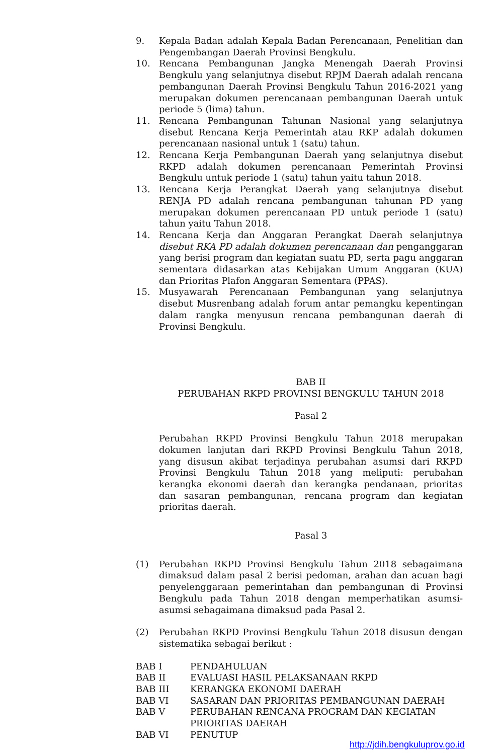9. Kepala Badan adalah Kepala Badan Perencanaan, Penelitian dan Pengembangan Daerah Provinsi Bengkulu.
10. Rencana Pembangunan Jangka Menengah Daerah Provinsi Bengkulu yang selanjutnya disebut RPJM Daerah adalah rencana pembangunan Daerah Provinsi Bengkulu Tahun 2016-2021 yang merupakan dokumen perencanaan pembangunan Daerah untuk periode 5 (lima) tahun.
11. Rencana Pembangunan Tahunan Nasional yang selanjutnya disebut Rencana Kerja Pemerintah atau RKP adalah dokumen perencanaan nasional untuk 1 (satu) tahun.
12. Rencana Kerja Pembangunan Daerah yang selanjutnya disebut RKPD adalah dokumen perencanaan Pemerintah Provinsi Bengkulu untuk periode 1 (satu) tahun yaitu tahun 2018.
13. Rencana Kerja Perangkat Daerah yang selanjutnya disebut RENJA PD adalah rencana pembangunan tahunan PD yang merupakan dokumen perencanaan PD untuk periode 1 (satu) tahun yaitu Tahun 2018.
14. Rencana Kerja dan Anggaran Perangkat Daerah selanjutnya disebut RKA PD adalah dokumen perencanaan dan penganggaran yang berisi program dan kegiatan suatu PD, serta pagu anggaran sementara didasarkan atas Kebijakan Umum Anggaran (KUA) dan Prioritas Plafon Anggaran Sementara (PPAS).
15. Musyawarah Perencanaan Pembangunan yang selanjutnya disebut Musrenbang adalah forum antar pemangku kepentingan dalam rangka menyusun rencana pembangunan daerah di Provinsi Bengkulu.
BAB II
PERUBAHAN RKPD PROVINSI BENGKULU TAHUN 2018
Pasal 2
Perubahan RKPD Provinsi Bengkulu Tahun 2018 merupakan dokumen lanjutan dari RKPD Provinsi Bengkulu Tahun 2018, yang disusun akibat terjadinya perubahan asumsi dari RKPD Provinsi Bengkulu Tahun 2018 yang meliputi: perubahan kerangka ekonomi daerah dan kerangka pendanaan, prioritas dan sasaran pembangunan, rencana program dan kegiatan prioritas daerah.
Pasal 3
(1) Perubahan RKPD Provinsi Bengkulu Tahun 2018 sebagaimana dimaksud dalam pasal 2 berisi pedoman, arahan dan acuan bagi penyelenggaraan pemerintahan dan pembangunan di Provinsi Bengkulu pada Tahun 2018 dengan memperhatikan asumsi-asumsi sebagaimana dimaksud pada Pasal 2.
(2) Perubahan RKPD Provinsi Bengkulu Tahun 2018 disusun dengan sistematika sebagai berikut :
BAB I PENDAHULUAN
BAB II EVALUASI HASIL PELAKSANAAN RKPD
BAB III KERANGKA EKONOMI DAERAH
BAB VI SASARAN DAN PRIORITAS PEMBANGUNAN DAERAH
BAB V PERUBAHAN RENCANA PROGRAM DAN KEGIATAN
PRIORITAS DAERAH
BAB VI PENUTUP
http://jdih.bengkuluprov.go.id